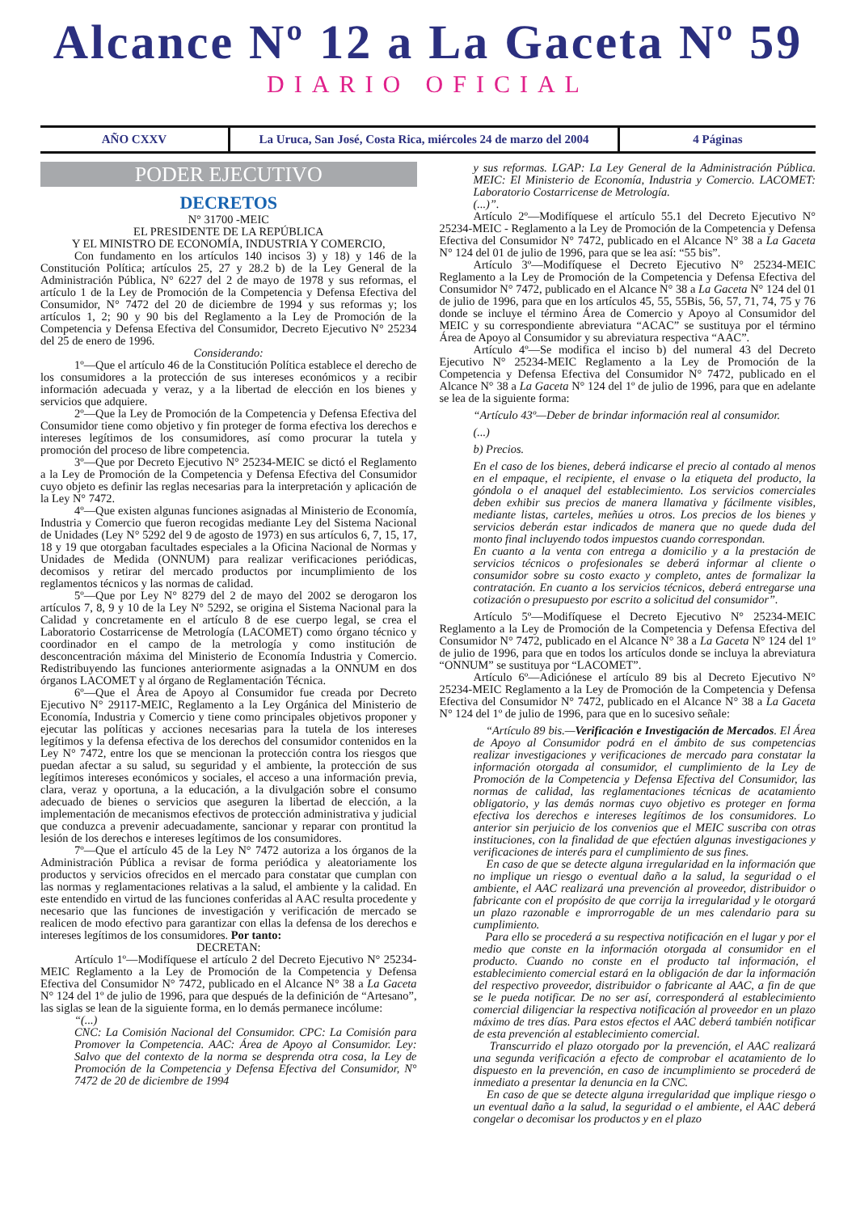Alcance Nº 12 a La Gaceta Nº 59
DIARIO OFICIAL
AÑO CXXV La Uruca, San José, Costa Rica, miércoles 24 de marzo del 2004
4 Páginas
PODER EJECUTIVO
DECRETOS
N° 31700 -MEIC
EL PRESIDENTE DE LA REPÚBLICA
Y EL MINISTRO DE ECONOMÍA, INDUSTRIA Y COMERCIO,
Con fundamento en los artículos 140 incisos 3) y 18) y 146 de la Constitución Política; artículos 25, 27 y 28.2 b) de la Ley General de la Administración Pública, N° 6227 del 2 de mayo de 1978 y sus reformas, el artículo 1 de la Ley de Promoción de la Competencia y Defensa Efectiva del Consumidor, N° 7472 del 20 de diciembre de 1994 y sus reformas y; los artículos 1, 2; 90 y 90 bis del Reglamento a la Ley de Promoción de la Competencia y Defensa Efectiva del Consumidor, Decreto Ejecutivo N° 25234 del 25 de enero de 1996.
Considerando:
1º—Que el artículo 46 de la Constitución Política establece el derecho de los consumidores a la protección de sus intereses económicos y a recibir información adecuada y veraz, y a la libertad de elección en los bienes y servicios que adquiere.
2º—Que la Ley de Promoción de la Competencia y Defensa Efectiva del Consumidor tiene como objetivo y fin proteger de forma efectiva los derechos e intereses legítimos de los consumidores, así como procurar la tutela y promoción del proceso de libre competencia.
3º—Que por Decreto Ejecutivo N° 25234-MEIC se dictó el Reglamento a la Ley de Promoción de la Competencia y Defensa Efectiva del Consumidor cuyo objeto es definir las reglas necesarias para la interpretación y aplicación de la Ley N° 7472.
4º—Que existen algunas funciones asignadas al Ministerio de Economía, Industria y Comercio que fueron recogidas mediante Ley del Sistema Nacional de Unidades (Ley N° 5292 del 9 de agosto de 1973) en sus artículos 6, 7, 15, 17, 18 y 19 que otorgaban facultades especiales a la Oficina Nacional de Normas y Unidades de Medida (ONNUM) para realizar verificaciones periódicas, decomisos y retirar del mercado productos por incumplimiento de los reglamentos técnicos y las normas de calidad.
5º—Que por Ley N° 8279 del 2 de mayo del 2002 se derogaron los artículos 7, 8, 9 y 10 de la Ley N° 5292, se origina el Sistema Nacional para la Calidad y concretamente en el artículo 8 de ese cuerpo legal, se crea el Laboratorio Costarricense de Metrología (LACOMET) como órgano técnico y coordinador en el campo de la metrología y como institución de desconcentración máxima del Ministerio de Economía Industria y Comercio. Redistribuyendo las funciones anteriormente asignadas a la ONNUM en dos órganos LACOMET y al órgano de Reglamentación Técnica.
6º—Que el Área de Apoyo al Consumidor fue creada por Decreto Ejecutivo N° 29117-MEIC, Reglamento a la Ley Orgánica del Ministerio de Economía, Industria y Comercio y tiene como principales objetivos proponer y ejecutar las políticas y acciones necesarias para la tutela de los intereses legítimos y la defensa efectiva de los derechos del consumidor contenidos en la Ley N° 7472, entre los que se mencionan la protección contra los riesgos que puedan afectar a su salud, su seguridad y el ambiente, la protección de sus legítimos intereses económicos y sociales, el acceso a una información previa, clara, veraz y oportuna, a la educación, a la divulgación sobre el consumo adecuado de bienes o servicios que aseguren la libertad de elección, a la implementación de mecanismos efectivos de protección administrativa y judicial que conduzca a prevenir adecuadamente, sancionar y reparar con prontitud la lesión de los derechos e intereses legítimos de los consumidores.
7º—Que el artículo 45 de la Ley N° 7472 autoriza a los órganos de la Administración Pública a revisar de forma periódica y aleatoriamente los productos y servicios ofrecidos en el mercado para constatar que cumplan con las normas y reglamentaciones relativas a la salud, el ambiente y la calidad. En este entendido en virtud de las funciones conferidas al AAC resulta procedente y necesario que las funciones de investigación y verificación de mercado se realicen de modo efectivo para garantizar con ellas la defensa de los derechos e intereses legítimos de los consumidores. Por tanto:
DECRETAN:
Artículo 1º—Modifíquese el artículo 2 del Decreto Ejecutivo N° 25234-MEIC Reglamento a la Ley de Promoción de la Competencia y Defensa Efectiva del Consumidor N° 7472, publicado en el Alcance N° 38 a La Gaceta N° 124 del 1º de julio de 1996, para que después de la definición de “Artesano”, las siglas se lean de la siguiente forma, en lo demás permanece incólume:
“(...)
CNC: La Comisión Nacional del Consumidor. CPC: La Comisión para Promover la Competencia. AAC: Área de Apoyo al Consumidor. Ley: Salvo que del contexto de la norma se desprenda otra cosa, la Ley de Promoción de la Competencia y Defensa Efectiva del Consumidor, N° 7472 de 20 de diciembre de 1994
y sus reformas. LGAP: La Ley General de la Administración Pública. MEIC: El Ministerio de Economía, Industria y Comercio. LACOMET: Laboratorio Costarricense de Metrología.
(...)”.
Artículo 2º—Modifíquese el artículo 55.1 del Decreto Ejecutivo N° 25234-MEIC - Reglamento a la Ley de Promoción de la Competencia y Defensa Efectiva del Consumidor N° 7472, publicado en el Alcance N° 38 a La Gaceta N° 124 del 01 de julio de 1996, para que se lea así: “55 bis”.
Artículo 3º—Modifíquese el Decreto Ejecutivo N° 25234-MEIC Reglamento a la Ley de Promoción de la Competencia y Defensa Efectiva del Consumidor N° 7472, publicado en el Alcance N° 38 a La Gaceta N° 124 del 01 de julio de 1996, para que en los artículos 45, 55, 55Bis, 56, 57, 71, 74, 75 y 76 donde se incluye el término Área de Comercio y Apoyo al Consumidor del MEIC y su correspondiente abreviatura “ACAC” se sustituya por el término Área de Apoyo al Consumidor y su abreviatura respectiva “AAC”.
Artículo 4º—Se modifica el inciso b) del numeral 43 del Decreto Ejecutivo N° 25234-MEIC Reglamento a la Ley de Promoción de la Competencia y Defensa Efectiva del Consumidor N° 7472, publicado en el Alcance N° 38 a La Gaceta N° 124 del 1º de julio de 1996, para que en adelante se lea de la siguiente forma:
“Artículo 43º—Deber de brindar información real al consumidor.
(...)
b) Precios.
En el caso de los bienes, deberá indicarse el precio al contado al menos en el empaque, el recipiente, el envase o la etiqueta del producto, la góndola o el anaquel del establecimiento. Los servicios comerciales deben exhibir sus precios de manera llamativa y fácilmente visibles, mediante listas, carteles, meñúes u otros. Los precios de los bienes y servicios deberán estar indicados de manera que no quede duda del monto final incluyendo todos impuestos cuando correspondan.
En cuanto a la venta con entrega a domicilio y a la prestación de servicios técnicos o profesionales se deberá informar al cliente o consumidor sobre su costo exacto y completo, antes de formalizar la contratación. En cuanto a los servicios técnicos, deberá entregarse una cotización o presupuesto por escrito a solicitud del consumidor”.
Artículo 5º—Modifíquese el Decreto Ejecutivo N° 25234-MEIC Reglamento a la Ley de Promoción de la Competencia y Defensa Efectiva del Consumidor N° 7472, publicado en el Alcance N° 38 a La Gaceta N° 124 del 1º de julio de 1996, para que en todos los artículos donde se incluya la abreviatura “ONNUM” se sustituya por “LACOMET”.
Artículo 6º—Adiciónese el artículo 89 bis al Decreto Ejecutivo N° 25234-MEIC Reglamento a la Ley de Promoción de la Competencia y Defensa Efectiva del Consumidor N° 7472, publicado en el Alcance N° 38 a La Gaceta N° 124 del 1º de julio de 1996, para que en lo sucesivo señale:
“Artículo 89 bis.—Verificación e Investigación de Mercados. El Área de Apoyo al Consumidor podrá en el ámbito de sus competencias realizar investigaciones y verificaciones de mercado para constatar la información otorgada al consumidor, el cumplimiento de la Ley de Promoción de la Competencia y Defensa Efectiva del Consumidor, las normas de calidad, las reglamentaciones técnicas de acatamiento obligatorio, y las demás normas cuyo objetivo es proteger en forma efectiva los derechos e intereses legítimos de los consumidores. Lo anterior sin perjuicio de los convenios que el MEIC suscriba con otras instituciones, con la finalidad de que efectúen algunas investigaciones y verificaciones de interés para el cumplimiento de sus fines.
En caso de que se detecte alguna irregularidad en la información que no implique un riesgo o eventual daño a la salud, la seguridad o el ambiente, el AAC realizará una prevención al proveedor, distribuidor o fabricante con el propósito de que corrija la irregularidad y le otorgará un plazo razonable e improrrogable de un mes calendario para su cumplimiento.
Para ello se procederá a su respectiva notificación en el lugar y por el medio que conste en la información otorgada al consumidor en el producto. Cuando no conste en el producto tal información, el establecimiento comercial estará en la obligación de dar la información del respectivo proveedor, distribuidor o fabricante al AAC, a fin de que se le pueda notificar. De no ser así, corresponderá al establecimiento comercial diligenciar la respectiva notificación al proveedor en un plazo máximo de tres días. Para estos efectos el AAC deberá también notificar de esta prevención al establecimiento comercial.
Transcurrido el plazo otorgado por la prevención, el AAC realizará una segunda verificación a efecto de comprobar el acatamiento de lo dispuesto en la prevención, en caso de incumplimiento se procederá de inmediato a presentar la denuncia en la CNC.
En caso de que se detecte alguna irregularidad que implique riesgo o un eventual daño a la salud, la seguridad o el ambiente, el AAC deberá congelar o decomisar los productos y en el plazo